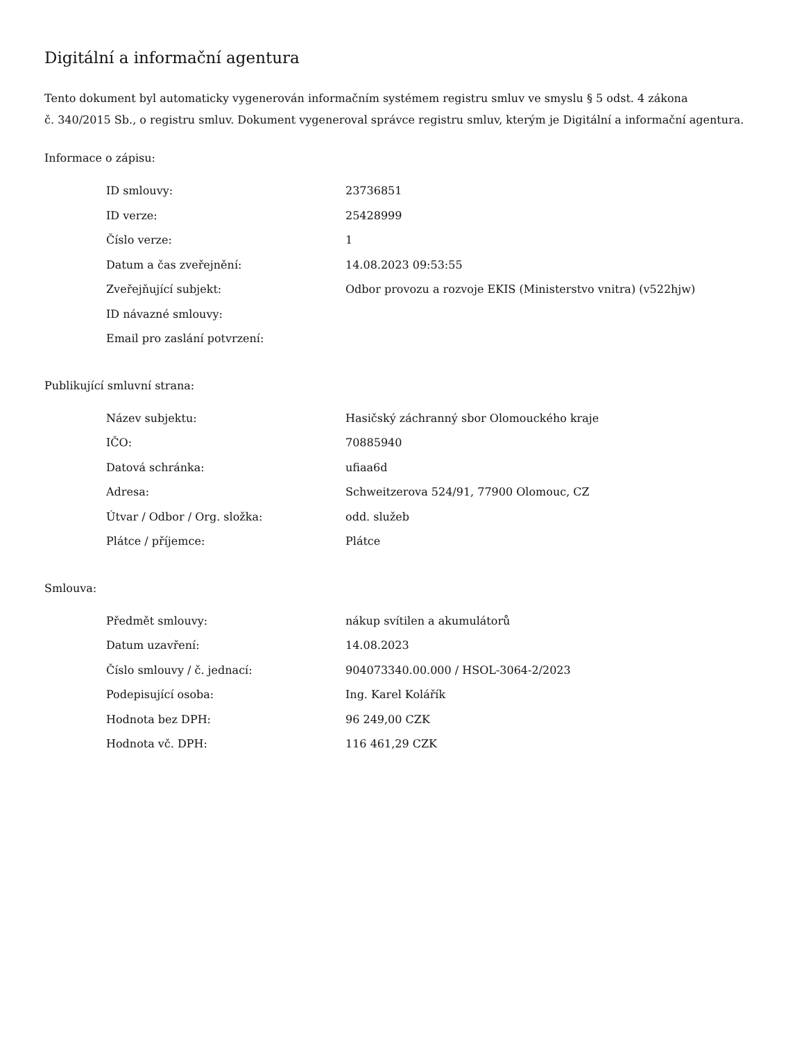Digitální a informační agentura
Tento dokument byl automaticky vygenerován informačním systémem registru smluv ve smyslu § 5 odst. 4 zákona
č. 340/2015 Sb., o registru smluv. Dokument vygeneroval správce registru smluv, kterým je Digitální a informační agentura.
Informace o zápisu:
| ID smlouvy: | 23736851 |
| ID verze: | 25428999 |
| Číslo verze: | 1 |
| Datum a čas zveřejnění: | 14.08.2023 09:53:55 |
| Zveřejňující subjekt: | Odbor provozu a rozvoje EKIS (Ministerstvo vnitra) (v522hjw) |
| ID návazné smlouvy: | |
| Email pro zaslání potvrzení: | |
Publikující smluvní strana:
| Název subjektu: | Hasičský záchranný sbor Olomouckého kraje |
| IČO: | 70885940 |
| Datová schránka: | ufiaa6d |
| Adresa: | Schweitzerova 524/91, 77900 Olomouc, CZ |
| Útvar / Odbor / Org. složka: | odd. služeb |
| Plátce / příjemce: | Plátce |
Smlouva:
| Předmět smlouvy: | nákup svítilen a akumulátorů |
| Datum uzavření: | 14.08.2023 |
| Číslo smlouvy / č. jednací: | 904073340.00.000 / HSOL-3064-2/2023 |
| Podepisující osoba: | Ing. Karel Kolářík |
| Hodnota bez DPH: | 96 249,00 CZK |
| Hodnota vč. DPH: | 116 461,29 CZK |